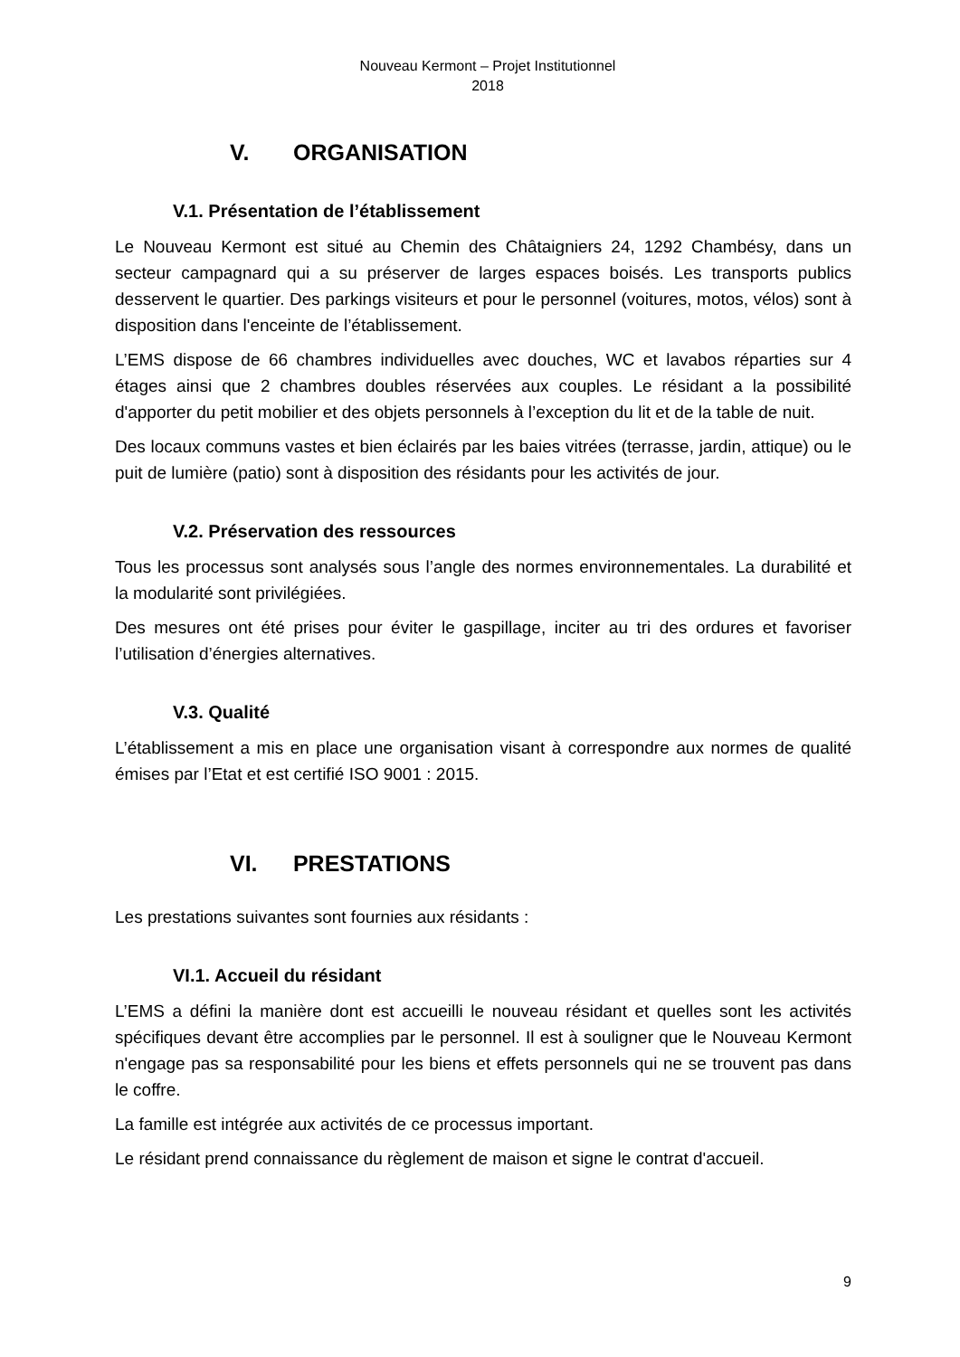Nouveau Kermont – Projet Institutionnel
2018
V. ORGANISATION
V.1. Présentation de l’établissement
Le Nouveau Kermont est situé au Chemin des Châtaigniers 24, 1292 Chambésy, dans un secteur campagnard qui a su préserver de larges espaces boisés. Les transports publics desservent le quartier. Des parkings visiteurs et pour le personnel (voitures, motos, vélos) sont à disposition dans l'enceinte de l’établissement.
L’EMS dispose de 66 chambres individuelles avec douches, WC et lavabos réparties sur 4 étages ainsi que 2 chambres doubles réservées aux couples. Le résidant a la possibilité d'apporter du petit mobilier et des objets personnels à l’exception du lit et de la table de nuit.
Des locaux communs vastes et bien éclairés par les baies vitrées (terrasse, jardin, attique) ou le puit de lumière (patio) sont à disposition des résidants pour les activités de jour.
V.2. Préservation des ressources
Tous les processus sont analysés sous l’angle des normes environnementales. La durabilité et la modularité sont privilégiées.
Des mesures ont été prises pour éviter le gaspillage, inciter au tri des ordures et favoriser l’utilisation d’énergies alternatives.
V.3. Qualité
L’établissement a mis en place une organisation visant à correspondre aux normes de qualité émises par l’Etat et est certifié ISO 9001 : 2015.
VI. PRESTATIONS
Les prestations suivantes sont fournies aux résidants :
VI.1. Accueil du résidant
L’EMS a défini la manière dont est accueilli le nouveau résidant et quelles sont les activités spécifiques devant être accomplies par le personnel. Il est à souligner que le Nouveau Kermont n'engage pas sa responsabilité pour les biens et effets personnels qui ne se trouvent pas dans le coffre.
La famille est intégrée aux activités de ce processus important.
Le résidant prend connaissance du règlement de maison et signe le contrat d'accueil.
9